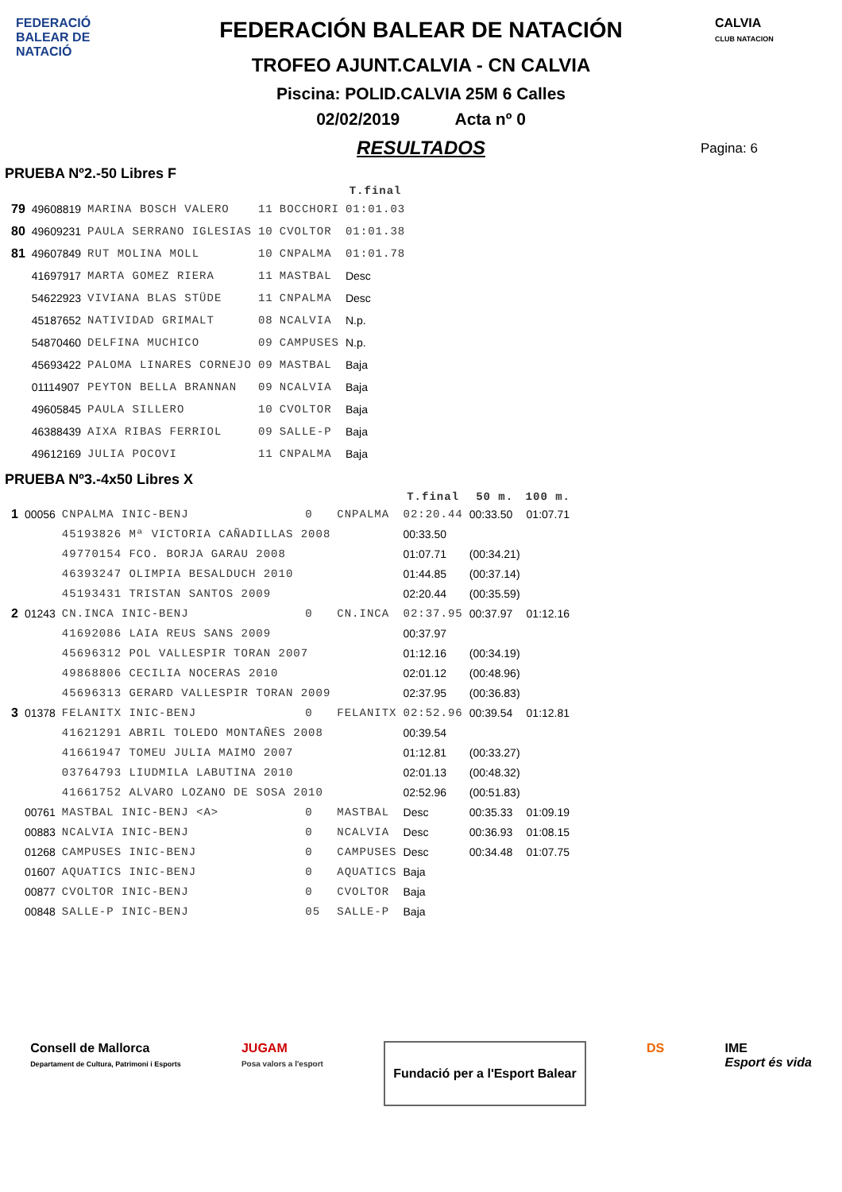FEDERACIÓ
BALEAR DE
NATACIÓ
CALVIA
CLUB NATACION
FEDERACIÓN BALEAR DE NATACIÓN
TROFEO AJUNT.CALVIA - CN CALVIA
Piscina: POLID.CALVIA 25M 6 Calles
02/02/2019 Acta nº 0
RESULTADOS
Pagina: 6
PRUEBA Nº2.-50 Libres F
| | | | | | T.final |
| --- | --- | --- | --- | --- | --- |
| 79 | 49608819 | MARINA BOSCH VALERO | 11 | BOCCHORI | 01:01.03 |
| 80 | 49609231 | PAULA SERRANO IGLESIAS | 10 | CVOLTOR | 01:01.38 |
| 81 | 49607849 | RUT MOLINA MOLL | 10 | CNPALMA | 01:01.78 |
| | 41697917 | MARTA GOMEZ RIERA | 11 | MASTBAL | Desc |
| | 54622923 | VIVIANA BLAS STÜDE | 11 | CNPALMA | Desc |
| | 45187652 | NATIVIDAD GRIMALT | 08 | NCALVIA | N.p. |
| | 54870460 | DELFINA MUCHICO | 09 | CAMPUSES | N.p. |
| | 45693422 | PALOMA LINARES CORNEJO | 09 | MASTBAL | Baja |
| | 01114907 | PEYTON BELLA BRANNAN | 09 | NCALVIA | Baja |
| | 49605845 | PAULA SILLERO | 10 | CVOLTOR | Baja |
| | 46388439 | AIXA RIBAS FERRIOL | 09 | SALLE-P | Baja |
| | 49612169 | JULIA POCOVI | 11 | CNPALMA | Baja |
PRUEBA Nº3.-4x50 Libres X
| | | | | | T.final | 50 m. | 100 m. |
| --- | --- | --- | --- | --- | --- | --- | --- |
| 1 | 00056 | CNPALMA INIC-BENJ | 0 | CNPALMA | 02:20.44 | 00:33.50 | 01:07.71 |
| | | 45193826 Mª VICTORIA CAÑADILLAS 2008 | | | 00:33.50 | | |
| | | 49770154 FCO. BORJA GARAU 2008 | | | 01:07.71 | (00:34.21) | |
| | | 46393247 OLIMPIA BESALDUCH 2010 | | | 01:44.85 | (00:37.14) | |
| | | 45193431 TRISTAN SANTOS 2009 | | | 02:20.44 | (00:35.59) | |
| 2 | 01243 | CN.INCA INIC-BENJ | 0 | CN.INCA | 02:37.95 | 00:37.97 | 01:12.16 |
| | | 41692086 LAIA REUS SANS 2009 | | | 00:37.97 | | |
| | | 45696312 POL VALLESPIR TORAN 2007 | | | 01:12.16 | (00:34.19) | |
| | | 49868806 CECILIA NOCERAS 2010 | | | 02:01.12 | (00:48.96) | |
| | | 45696313 GERARD VALLESPIR TORAN 2009 | | | 02:37.95 | (00:36.83) | |
| 3 | 01378 | FELANITX INIC-BENJ | 0 | FELANITX | 02:52.96 | 00:39.54 | 01:12.81 |
| | | 41621291 ABRIL TOLEDO MONTAÑES 2008 | | | 00:39.54 | | |
| | | 41661947 TOMEU JULIA MAIMO 2007 | | | 01:12.81 | (00:33.27) | |
| | | 03764793 LIUDMILA LABUTINA 2010 | | | 02:01.13 | (00:48.32) | |
| | | 41661752 ALVARO LOZANO DE SOSA 2010 | | | 02:52.96 | (00:51.83) | |
| | 00761 | MASTBAL INIC-BENJ <A> | 0 | MASTBAL | Desc | 00:35.33 | 01:09.19 |
| | 00883 | NCALVIA INIC-BENJ | 0 | NCALVIA | Desc | 00:36.93 | 01:08.15 |
| | 01268 | CAMPUSES INIC-BENJ | 0 | CAMPUSES | Desc | 00:34.48 | 01:07.75 |
| | 01607 | AQUATICS INIC-BENJ | 0 | AQUATICS | Baja | | |
| | 00877 | CVOLTOR INIC-BENJ | 0 | CVOLTOR | Baja | | |
| | 00848 | SALLE-P INIC-BENJ | 05 | SALLE-P | Baja | | |
Consell de Mallorca
Departament de Cultura, Patrimoni i Esports
JUGAM
Posa valors a l'esport
Fundació per a l'Esport Balear
DS IME
Esport és vida